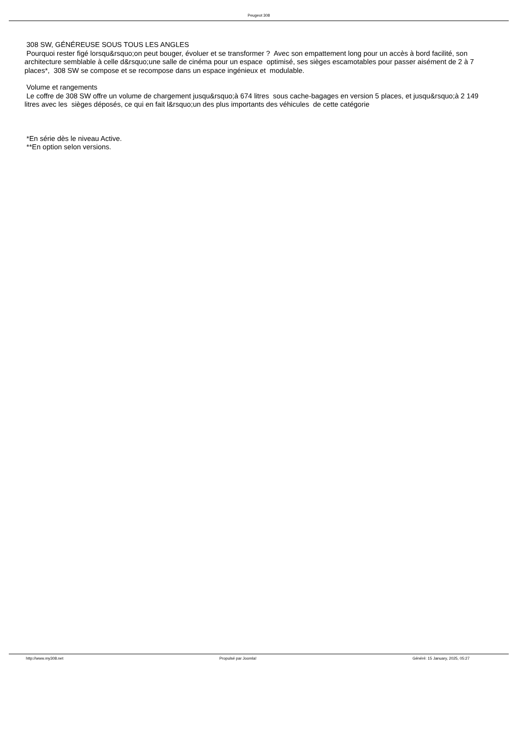Peugeot 308
308 SW, GÉNÉREUSE SOUS TOUS LES ANGLES
Pourquoi rester figé lorsqu&rsquo;on peut bouger, évoluer et se transformer ? Avec son empattement long pour un accès à bord facilité, son architecture semblable à celle d&rsquo;une salle de cinéma pour un espace optimisé, ses sièges escamotables pour passer aisément de 2 à 7 places*, 308 SW se compose et se recompose dans un espace ingénieux et modulable.
Volume et rangements
Le coffre de 308 SW offre un volume de chargement jusqu&rsquo;à 674 litres sous cache-bagages en version 5 places, et jusqu&rsquo;à 2 149 litres avec les sièges déposés, ce qui en fait l&rsquo;un des plus importants des véhicules de cette catégorie
*En série dès le niveau Active.
**En option selon versions.
http://www.my308.net Propulsé par Joomla! Généré: 15 January, 2025, 05:27